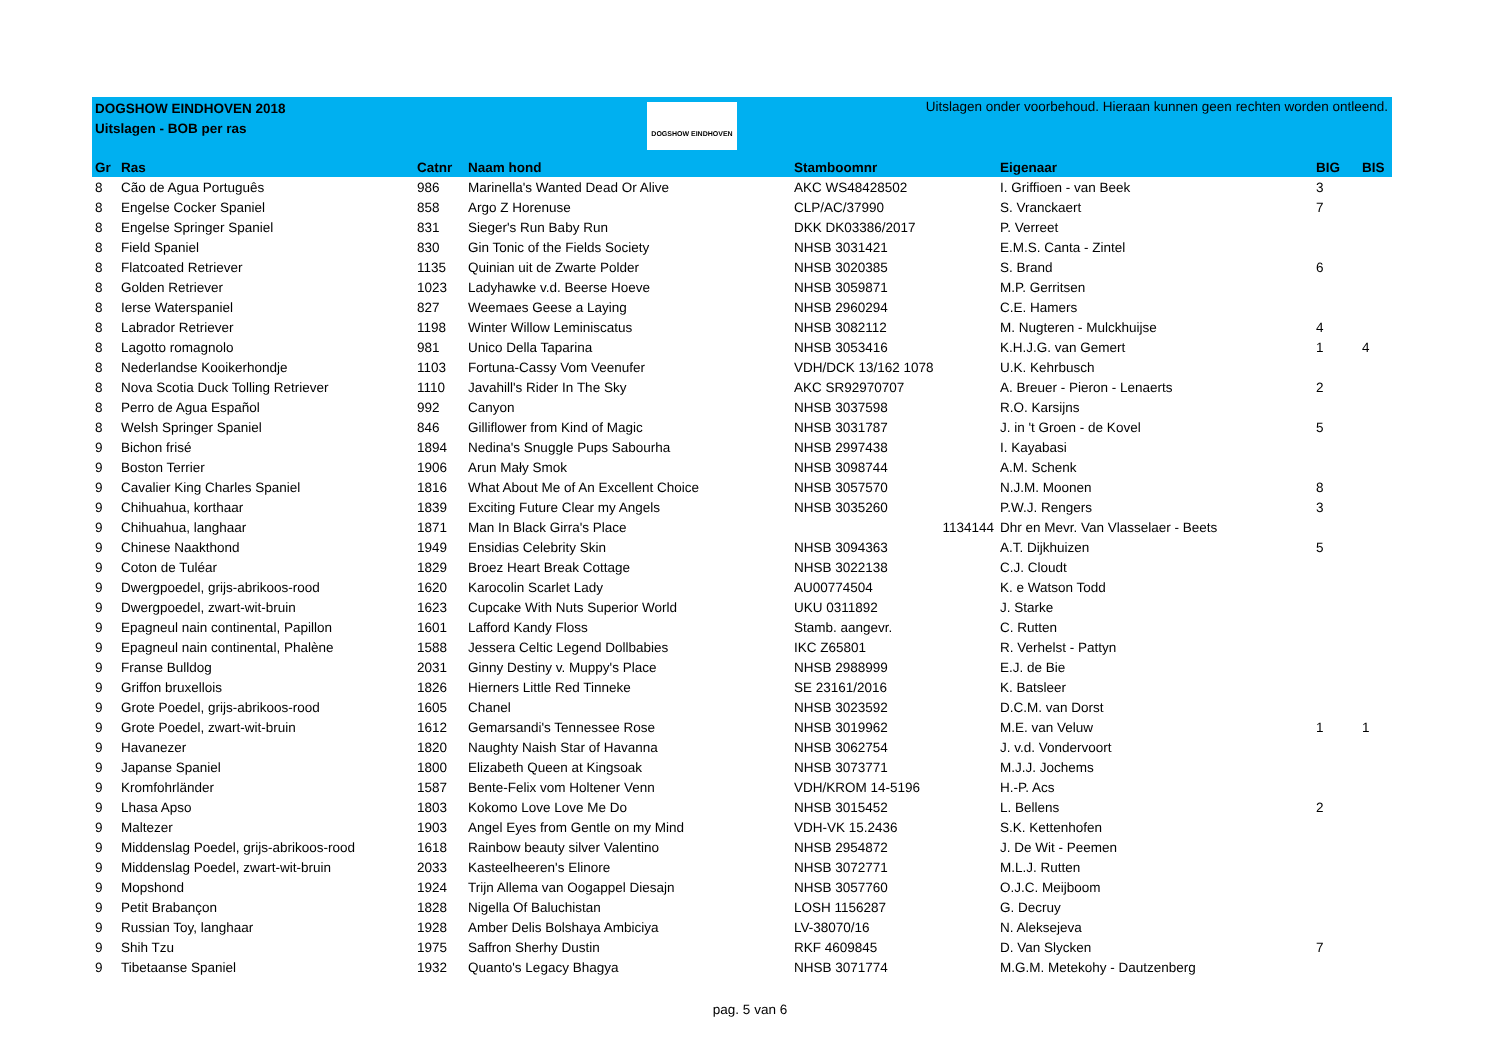DOGSHOW EINDHOVEN 2018
Uitslagen - BOB per ras
DOGSHOW EINDHOVEN
Uitslagen onder voorbehoud. Hieraan kunnen geen rechten worden ontleend.
| Gr | Ras | Catnr | Naam hond | Stamboomnr | Eigenaar | BIG | BIS |
| --- | --- | --- | --- | --- | --- | --- | --- |
| 8 | Cão de Agua Português | 986 | Marinella's Wanted Dead Or Alive | AKC WS48428502 | I. Griffioen - van Beek | 3 | |
| 8 | Engelse Cocker Spaniel | 858 | Argo Z Horenuse | CLP/AC/37990 | S. Vranckaert | 7 | |
| 8 | Engelse Springer Spaniel | 831 | Sieger's Run Baby Run | DKK DK03386/2017 | P. Verreet | | |
| 8 | Field Spaniel | 830 | Gin Tonic of the Fields Society | NHSB 3031421 | E.M.S. Canta - Zintel | | |
| 8 | Flatcoated Retriever | 1135 | Quinian uit de Zwarte Polder | NHSB 3020385 | S. Brand | 6 | |
| 8 | Golden Retriever | 1023 | Ladyhawke v.d. Beerse Hoeve | NHSB 3059871 | M.P. Gerritsen | | |
| 8 | Ierse Waterspaniel | 827 | Weemaes Geese a Laying | NHSB 2960294 | C.E. Hamers | | |
| 8 | Labrador Retriever | 1198 | Winter Willow Leminiscatus | NHSB 3082112 | M. Nugteren - Mulckhuijse | 4 | |
| 8 | Lagotto romagnolo | 981 | Unico Della Taparina | NHSB 3053416 | K.H.J.G. van Gemert | 1 | 4 |
| 8 | Nederlandse Kooikerhondje | 1103 | Fortuna-Cassy Vom Veenufer | VDH/DCK 13/162 1078 | U.K. Kehrbusch | | |
| 8 | Nova Scotia Duck Tolling Retriever | 1110 | Javahill's Rider In The Sky | AKC SR92970707 | A. Breuer - Pieron - Lenaerts | 2 | |
| 8 | Perro de Agua Español | 992 | Canyon | NHSB 3037598 | R.O. Karsijns | | |
| 8 | Welsh Springer Spaniel | 846 | Gilliflower from Kind of Magic | NHSB 3031787 | J. in 't Groen - de Kovel | 5 | |
| 9 | Bichon frisé | 1894 | Nedina's Snuggle Pups Sabourha | NHSB 2997438 | I. Kayabasi | | |
| 9 | Boston Terrier | 1906 | Arun Mały Smok | NHSB 3098744 | A.M. Schenk | | |
| 9 | Cavalier King Charles Spaniel | 1816 | What About Me of An Excellent Choice | NHSB 3057570 | N.J.M. Moonen | 8 | |
| 9 | Chihuahua, korthaar | 1839 | Exciting Future Clear my Angels | NHSB 3035260 | P.W.J. Rengers | 3 | |
| 9 | Chihuahua, langhaar | 1871 | Man In Black Girra's Place | 1134144 | Dhr en Mevr. Van Vlasselaer - Beets | | |
| 9 | Chinese Naakthond | 1949 | Ensidias Celebrity Skin | NHSB 3094363 | A.T. Dijkhuizen | 5 | |
| 9 | Coton de Tuléar | 1829 | Broez Heart Break Cottage | NHSB 3022138 | C.J. Cloudt | | |
| 9 | Dwergpoedel, grijs-abrikoos-rood | 1620 | Karocolin Scarlet Lady | AU00774504 | K. e Watson Todd | | |
| 9 | Dwergpoedel, zwart-wit-bruin | 1623 | Cupcake With Nuts Superior World | UKU 0311892 | J. Starke | | |
| 9 | Epagneul nain continental, Papillon | 1601 | Lafford Kandy Floss | Stamb. aangevr. | C. Rutten | | |
| 9 | Epagneul nain continental, Phalène | 1588 | Jessera Celtic Legend Dollbabies | IKC Z65801 | R. Verhelst - Pattyn | | |
| 9 | Franse Bulldog | 2031 | Ginny Destiny v. Muppy's Place | NHSB 2988999 | E.J. de Bie | | |
| 9 | Griffon bruxellois | 1826 | Hierners Little Red Tinneke | SE 23161/2016 | K. Batsleer | | |
| 9 | Grote Poedel, grijs-abrikoos-rood | 1605 | Chanel | NHSB 3023592 | D.C.M. van Dorst | | |
| 9 | Grote Poedel, zwart-wit-bruin | 1612 | Gemarsandi's Tennessee Rose | NHSB 3019962 | M.E. van Veluw | 1 | 1 |
| 9 | Havanezer | 1820 | Naughty Naish Star of Havanna | NHSB 3062754 | J. v.d. Vondervoort | | |
| 9 | Japanse Spaniel | 1800 | Elizabeth Queen at Kingsoak | NHSB 3073771 | M.J.J. Jochems | | |
| 9 | Kromfohrländer | 1587 | Bente-Felix vom Holtener Venn | VDH/KROM 14-5196 | H.-P. Acs | | |
| 9 | Lhasa Apso | 1803 | Kokomo Love Love Me Do | NHSB 3015452 | L. Bellens | 2 | |
| 9 | Maltezer | 1903 | Angel Eyes from Gentle on my Mind | VDH-VK 15.2436 | S.K. Kettenhofen | | |
| 9 | Middenslag Poedel, grijs-abrikoos-rood | 1618 | Rainbow beauty silver Valentino | NHSB 2954872 | J. De Wit - Peemen | | |
| 9 | Middenslag Poedel, zwart-wit-bruin | 2033 | Kasteelheeren's Elinore | NHSB 3072771 | M.L.J. Rutten | | |
| 9 | Mopshond | 1924 | Trijn Allema van Oogappel Diesajn | NHSB 3057760 | O.J.C. Meijboom | | |
| 9 | Petit Brabançon | 1828 | Nigella Of Baluchistan | LOSH 1156287 | G. Decruy | | |
| 9 | Russian Toy, langhaar | 1928 | Amber Delis Bolshaya Ambiciya | LV-38070/16 | N. Aleksejeva | | |
| 9 | Shih Tzu | 1975 | Saffron Sherhy Dustin | RKF 4609845 | D. Van Slycken | 7 | |
| 9 | Tibetaanse Spaniel | 1932 | Quanto's Legacy Bhagya | NHSB 3071774 | M.G.M. Metekohy - Dautzenberg | | |
pag. 5 van 6